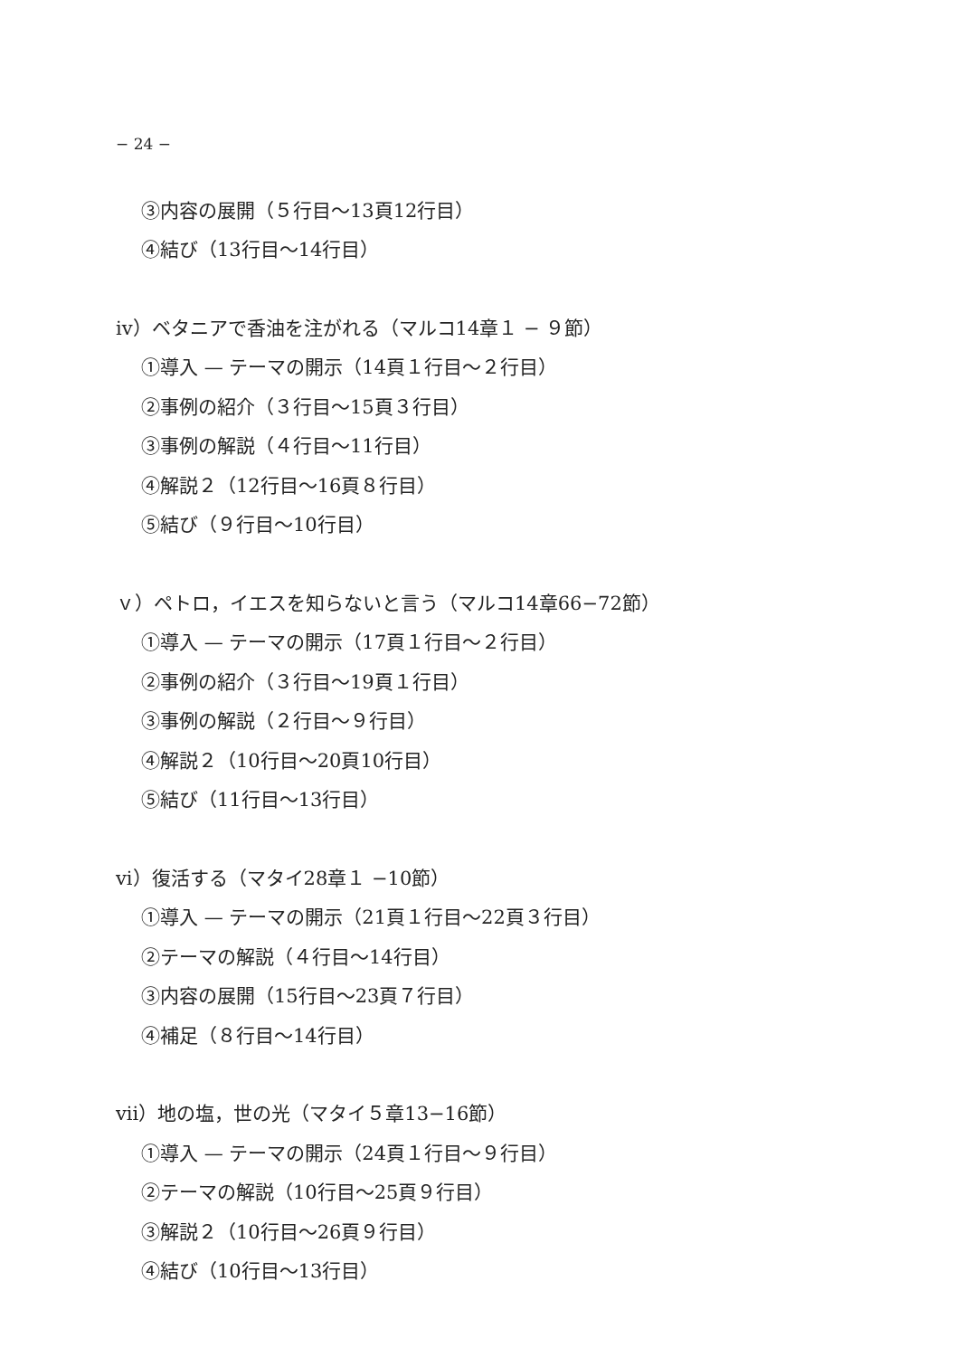− 24 −
③内容の展開（５行目〜13頁12行目）
④結び（13行目〜14行目）
iv）ベタニアで香油を注がれる（マルコ14章１ − ９節）
①導入 — テーマの開示（14頁１行目〜２行目）
②事例の紹介（３行目〜15頁３行目）
③事例の解説（４行目〜11行目）
④解説２（12行目〜16頁８行目）
⑤結び（９行目〜10行目）
ｖ）ペトロ，イエスを知らないと言う（マルコ14章66−72節）
①導入 — テーマの開示（17頁１行目〜２行目）
②事例の紹介（３行目〜19頁１行目）
③事例の解説（２行目〜９行目）
④解説２（10行目〜20頁10行目）
⑤結び（11行目〜13行目）
vi）復活する（マタイ28章１ −10節）
①導入 — テーマの開示（21頁１行目〜22頁３行目）
②テーマの解説（４行目〜14行目）
③内容の展開（15行目〜23頁７行目）
④補足（８行目〜14行目）
vii）地の塩，世の光（マタイ５章13−16節）
①導入 — テーマの開示（24頁１行目〜９行目）
②テーマの解説（10行目〜25頁９行目）
③解説２（10行目〜26頁９行目）
④結び（10行目〜13行目）